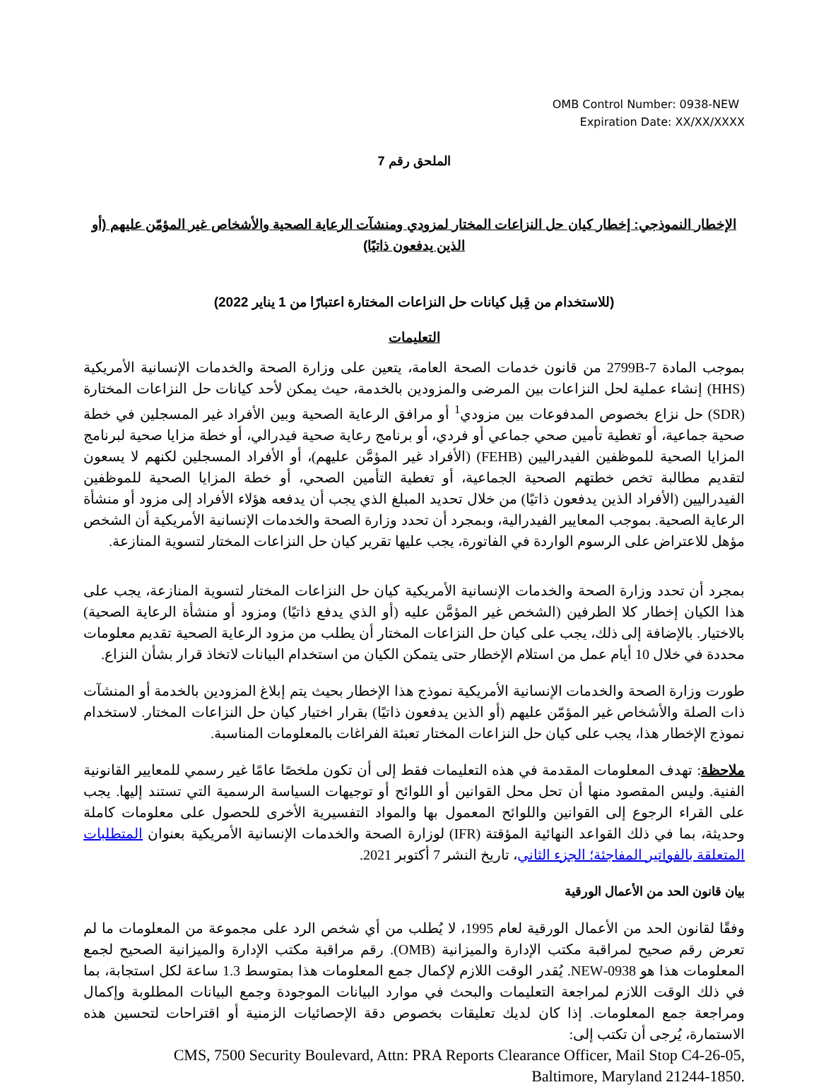OMB Control Number: 0938-NEW
Expiration Date: XX/XX/XXXX
الملحق رقم 7
الإخطار النموذجي: إخطار كيان حل النزاعات المختار لمزودي ومنشآت الرعاية الصحية والأشخاص غير المؤمّن عليهم (أو الذين يدفعون ذاتيًا)
(للاستخدام من قِبل كيانات حل النزاعات المختارة اعتبارًا من 1 يناير 2022)
التعليمات
بموجب المادة 2799B-7 من قانون خدمات الصحة العامة، يتعين على وزارة الصحة والخدمات الإنسانية الأمريكية (HHS) إنشاء عملية لحل النزاعات بين المرضى والمزودين بالخدمة، حيث يمكن لأحد كيانات حل النزاعات المختارة (SDR) حل نزاع بخصوص المدفوعات بين مزودي<sup>1</sup> أو مرافق الرعاية الصحية وبين الأفراد غير المسجلين في خطة صحية جماعية، أو تغطية تأمين صحي جماعي أو فردي، أو برنامج رعاية صحية فيدرالي، أو خطة مزايا صحية لبرنامج المزايا الصحية للموظفين الفيدراليين (FEHB) (الأفراد غير المؤمَّن عليهم)، أو الأفراد المسجلين لكنهم لا يسعون لتقديم مطالبة تخص خطتهم الصحية الجماعية، أو تغطية التأمين الصحي، أو خطة المزايا الصحية للموظفين الفيدراليين (الأفراد الذين يدفعون ذاتيًا) من خلال تحديد المبلغ الذي يجب أن يدفعه هؤلاء الأفراد إلى مزود أو منشأة الرعاية الصحية. بموجب المعايير الفيدرالية، وبمجرد أن تحدد وزارة الصحة والخدمات الإنسانية الأمريكية أن الشخص مؤهل للاعتراض على الرسوم الواردة في الفاتورة، يجب عليها تقرير كيان حل النزاعات المختار لتسوية المنازعة.
بمجرد أن تحدد وزارة الصحة والخدمات الإنسانية الأمريكية كيان حل النزاعات المختار لتسوية المنازعة، يجب على هذا الكيان إخطار كلا الطرفين (الشخص غير المؤمَّن عليه (أو الذي يدفع ذاتيًا) ومزود أو منشأة الرعاية الصحية) بالاختيار. بالإضافة إلى ذلك، يجب على كيان حل النزاعات المختار أن يطلب من مزود الرعاية الصحية تقديم معلومات محددة في خلال 10 أيام عمل من استلام الإخطار حتى يتمكن الكيان من استخدام البيانات لاتخاذ قرار بشأن النزاع.
طورت وزارة الصحة والخدمات الإنسانية الأمريكية نموذج هذا الإخطار بحيث يتم إبلاغ المزودين بالخدمة أو المنشآت ذات الصلة والأشخاص غير المؤمّن عليهم (أو الذين يدفعون ذاتيًا) بقرار اختيار كيان حل النزاعات المختار. لاستخدام نموذج الإخطار هذا، يجب على كيان حل النزاعات المختار تعبئة الفراغات بالمعلومات المناسبة.
ملاحظة: تهدف المعلومات المقدمة في هذه التعليمات فقط إلى أن تكون ملخصًا عامًا غير رسمي للمعايير القانونية الفنية. وليس المقصود منها أن تحل محل القوانين أو اللوائح أو توجيهات السياسة الرسمية التي تستند إليها. يجب على القراء الرجوع إلى القوانين واللوائح المعمول بها والمواد التفسيرية الأخرى للحصول على معلومات كاملة وحديثة، بما في ذلك القواعد النهائية المؤقتة (IFR) لوزارة الصحة والخدمات الإنسانية الأمريكية بعنوان المتطلبات المتعلقة بالفواتير المفاجئة؛ الجزء الثاني، تاريخ النشر 7 أكتوبر 2021.
بيان قانون الحد من الأعمال الورقية
وفقًا لقانون الحد من الأعمال الورقية لعام 1995، لا يُطلب من أي شخص الرد على مجموعة من المعلومات ما لم تعرض رقم صحيح لمراقبة مكتب الإدارة والميزانية (OMB). رقم مراقبة مكتب الإدارة والميزانية الصحيح لجمع المعلومات هذا هو 0938-NEW. يُقدر الوقت اللازم لإكمال جمع المعلومات هذا بمتوسط 1.3 ساعة لكل استجابة، بما في ذلك الوقت اللازم لمراجعة التعليمات والبحث في موارد البيانات الموجودة وجمع البيانات المطلوبة وإكمال ومراجعة جمع المعلومات. إذا كان لديك تعليقات بخصوص دقة الإحصائيات الزمنية أو اقتراحات لتحسين هذه الاستمارة، يُرجى أن تكتب إلى:
CMS, 7500 Security Boulevard, Attn: PRA Reports Clearance Officer, Mail Stop C4-26-05,
Baltimore, Maryland 21244-1850.